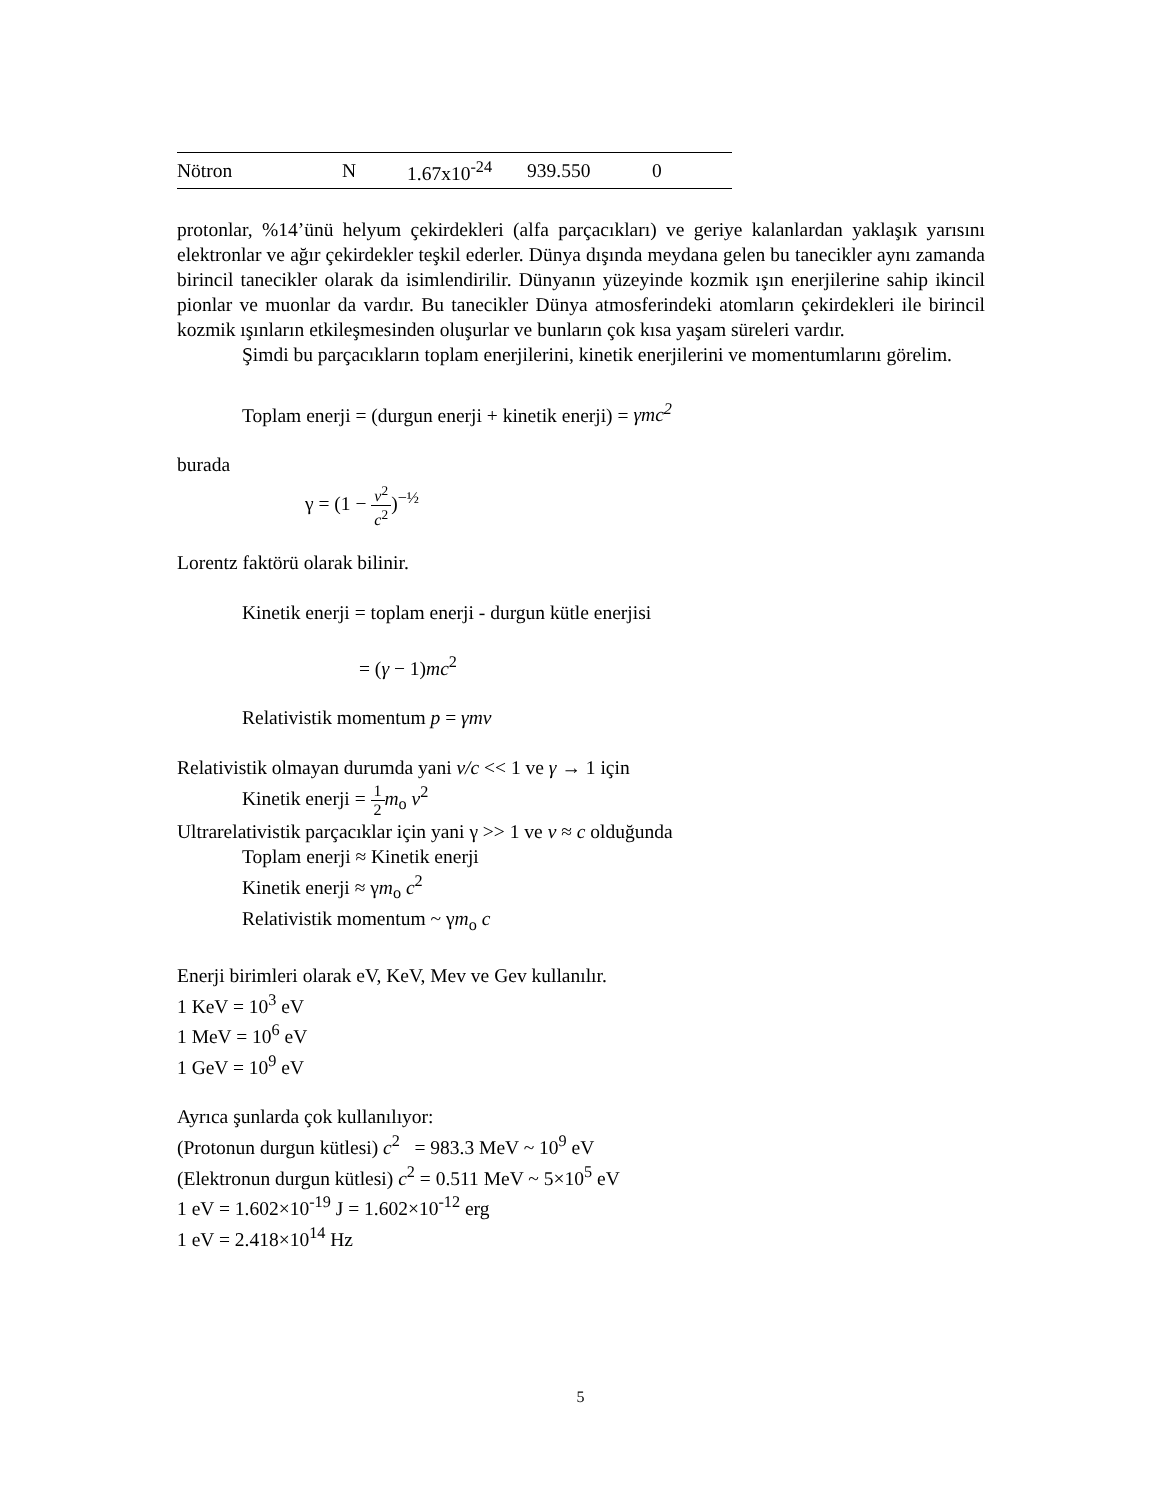| Nötron | N | 1.67x10<sup>-24</sup> | 939.550 | 0 |
protonlar, %14’ünü helyum çekirdekleri (alfa parçacıkları) ve geriye kalanlardan yaklaşık yarısını elektronlar ve ağır çekirdekler teşkil ederler. Dünya dışında meydana gelen bu tanecikler aynı zamanda birincil tanecikler olarak da isimlendirilir. Dünyanın yüzeyinde kozmik ışın enerjilerine sahip ikincil pionlar ve muonlar da vardır. Bu tanecikler Dünya atmosferindeki atomların çekirdekleri ile birincil kozmik ışınların etkileşmesinden oluşurlar ve bunların çok kısa yaşam süreleri vardır.
Şimdi bu parçacıkların toplam enerjilerini, kinetik enerjilerini ve momentumlarını görelim.
Toplam enerji = (durgun enerji + kinetik enerji) = γmc<sup>2</sup>
burada
γ = (1 − v<sup>2</sup> c<sup>2</sup>)<sup>−½</sup>
Lorentz faktörü olarak bilinir.
Kinetik enerji = toplam enerji - durgun kütle enerjisi
= (γ − 1)mc<sup>2</sup>
Relativistik momentum p = γmv
Relativistik olmayan durumda yani v/c << 1 ve γ → 1 için
Kinetik enerji = 1 2 m<sub>o</sub> v<sup>2</sup>
Ultrarelativistik parçacıklar için yani γ >> 1 ve v ≈ c olduğunda
Toplam enerji ≈ Kinetik enerji
Kinetik enerji ≈ γm<sub>o</sub> c<sup>2</sup>
Relativistik momentum ~ γm<sub>o</sub> c
Enerji birimleri olarak eV, KeV, Mev ve Gev kullanılır.
1 KeV = 10<sup>3</sup> eV
1 MeV = 10<sup>6</sup> eV
1 GeV = 10<sup>9</sup> eV
Ayrıca şunlarda çok kullanılıyor:
(Protonun durgun kütlesi) c<sup>2</sup> = 983.3 MeV ~ 10<sup>9</sup> eV
(Elektronun durgun kütlesi) c<sup>2</sup> = 0.511 MeV ~ 5×10<sup>5</sup> eV
1 eV = 1.602×10<sup>-19</sup> J = 1.602×10<sup>-12</sup> erg
1 eV = 2.418×10<sup>14</sup> Hz
5